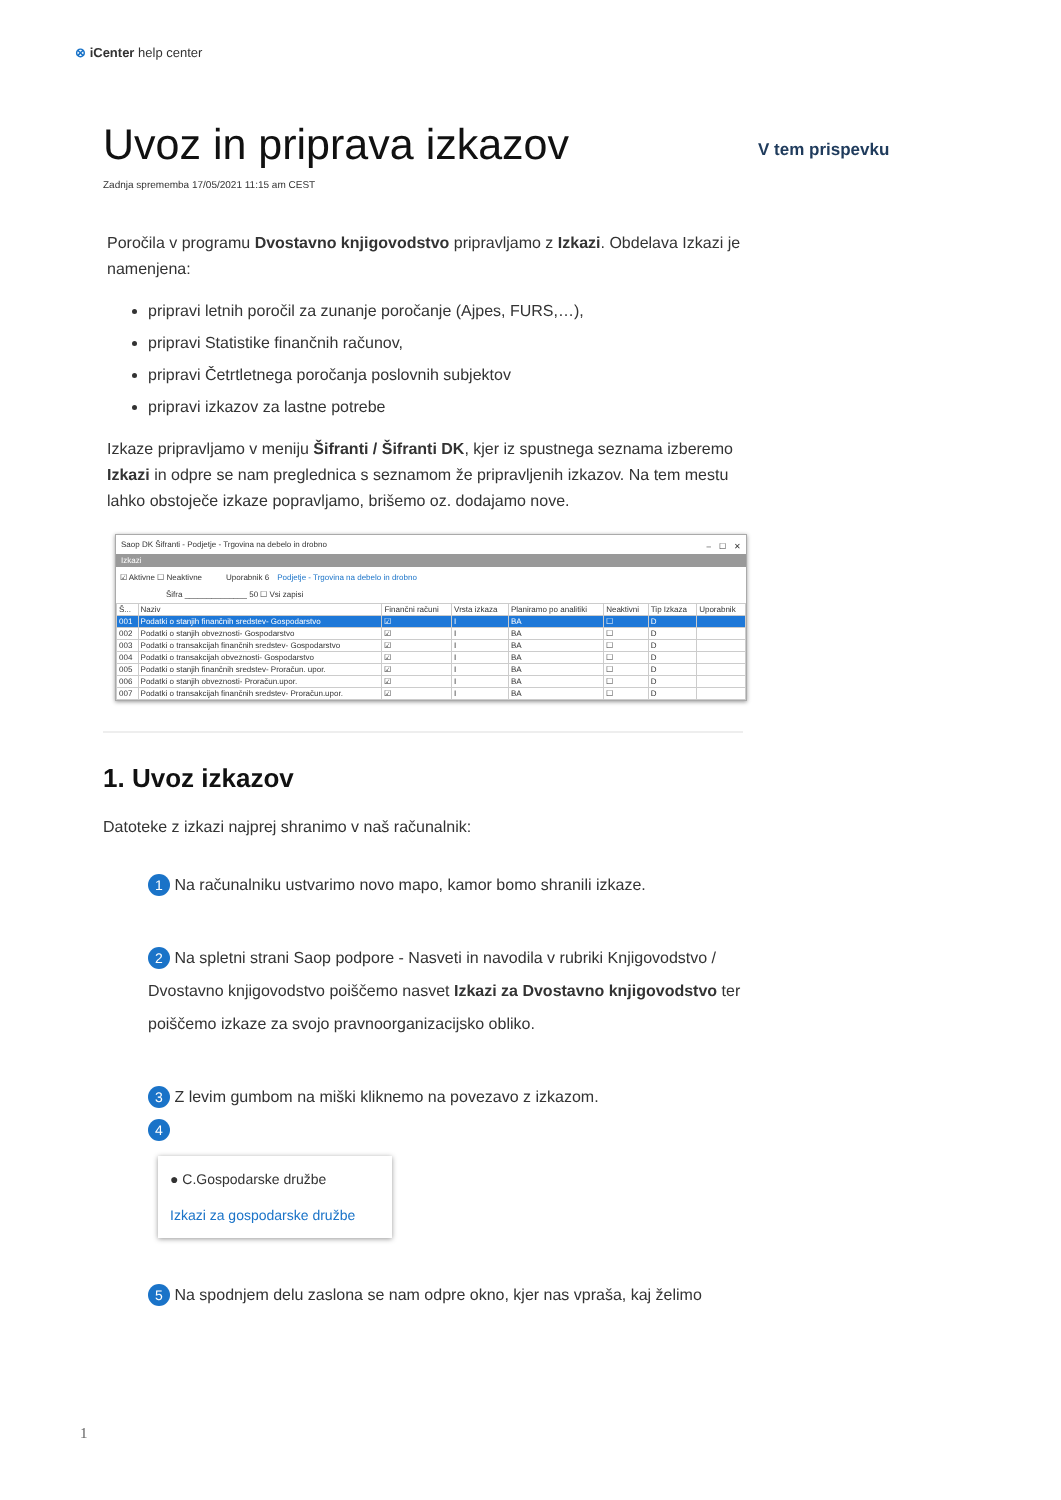⊗ iCenter help center
V tem prispevku
Uvoz in priprava izkazov
Zadnja sprememba 17/05/2021 11:15 am CEST
Poročila v programu Dvostavno knjigovodstvo pripravljamo z Izkazi. Obdelava Izkazi je namenjena:
pripravi letnih poročil za zunanje poročanje (Ajpes, FURS,…),
pripravi Statistike finančnih računov,
pripravi Četrtletnega poročanja poslovnih subjektov
pripravi izkazov za lastne potrebe
Izkaze pripravljamo v meniju Šifranti / Šifranti DK, kjer iz spustnega seznama izberemo Izkazi in odpre se nam preglednica s seznamom že pripravljenih izkazov. Na tem mestu lahko obstoječe izkaze popravljamo, brišemo oz. dodajamo nove.
Saop DK Šifranti - Podjetje - Trgovina na debelo in drobno –　☐　✕
Izkazi
☑ Aktivne ☐ Neaktivne　　　Uporabnik 6　Podjetje - Trgovina na debelo in drobno
Šifra ______________ 50 ☐ Vsi zapisi
| Š... | Naziv | Finančni računi | Vrsta izkaza | Planiramo po analitiki | Neaktivni | Tip Izkaza | Uporabnik |
| --- | --- | --- | --- | --- | --- | --- | --- |
| 001 | Podatki o stanjih finančnih sredstev- Gospodarstvo | ☑ | I | BA | ☐ | D | |
| 002 | Podatki o stanjih obveznosti- Gospodarstvo | ☑ | I | BA | ☐ | D | |
| 003 | Podatki o transakcijah finančnih sredstev- Gospodarstvo | ☑ | I | BA | ☐ | D | |
| 004 | Podatki o transakcijah obveznosti- Gospodarstvo | ☑ | I | BA | ☐ | D | |
| 005 | Podatki o stanjih finančnih sredstev- Proračun. upor. | ☑ | I | BA | ☐ | D | |
| 006 | Podatki o stanjih obveznosti- Proračun.upor. | ☑ | I | BA | ☐ | D | |
| 007 | Podatki o transakcijah finančnih sredstev- Proračun.upor. | ☑ | I | BA | ☐ | D | |
1. Uvoz izkazov
Datoteke z izkazi najprej shranimo v naš računalnik:
1 Na računalniku ustvarimo novo mapo, kamor bomo shranili izkaze.
2 Na spletni strani Saop podpore - Nasveti in navodila v rubriki Knjigovodstvo / Dvostavno knjigovodstvo poiščemo nasvet Izkazi za Dvostavno knjigovodstvo ter poiščemo izkaze za svojo pravnoorganizacijsko obliko.
3 Z levim gumbom na miški kliknemo na povezavo z izkazom.
4
● C.Gospodarske družbe
Izkazi za gospodarske družbe
5 Na spodnjem delu zaslona se nam odpre okno, kjer nas vpraša, kaj želimo
1